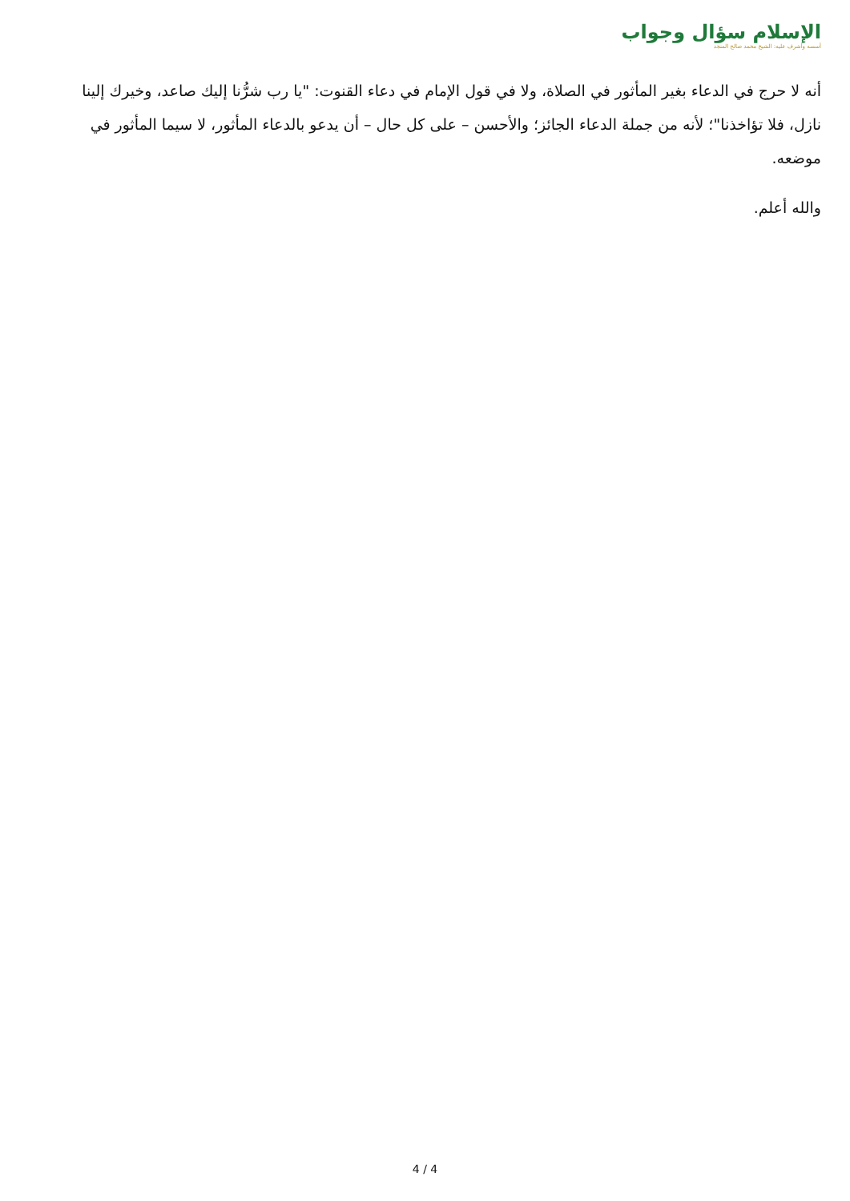الإسلام سؤال وجواب
أسسه وأشرف عليه: الشيخ محمد صالح المنجد
أنه لا حرج في الدعاء بغير المأثور في الصلاة، ولا في قول الإمام في دعاء القنوت: "يا رب شرُّنا إليك صاعد، وخيرك إلينا نازل، فلا تؤاخذنا"؛ لأنه من جملة الدعاء الجائز؛ والأحسن – على كل حال – أن يدعو بالدعاء المأثور، لا سيما المأثور في موضعه.
والله أعلم.
4 / 4